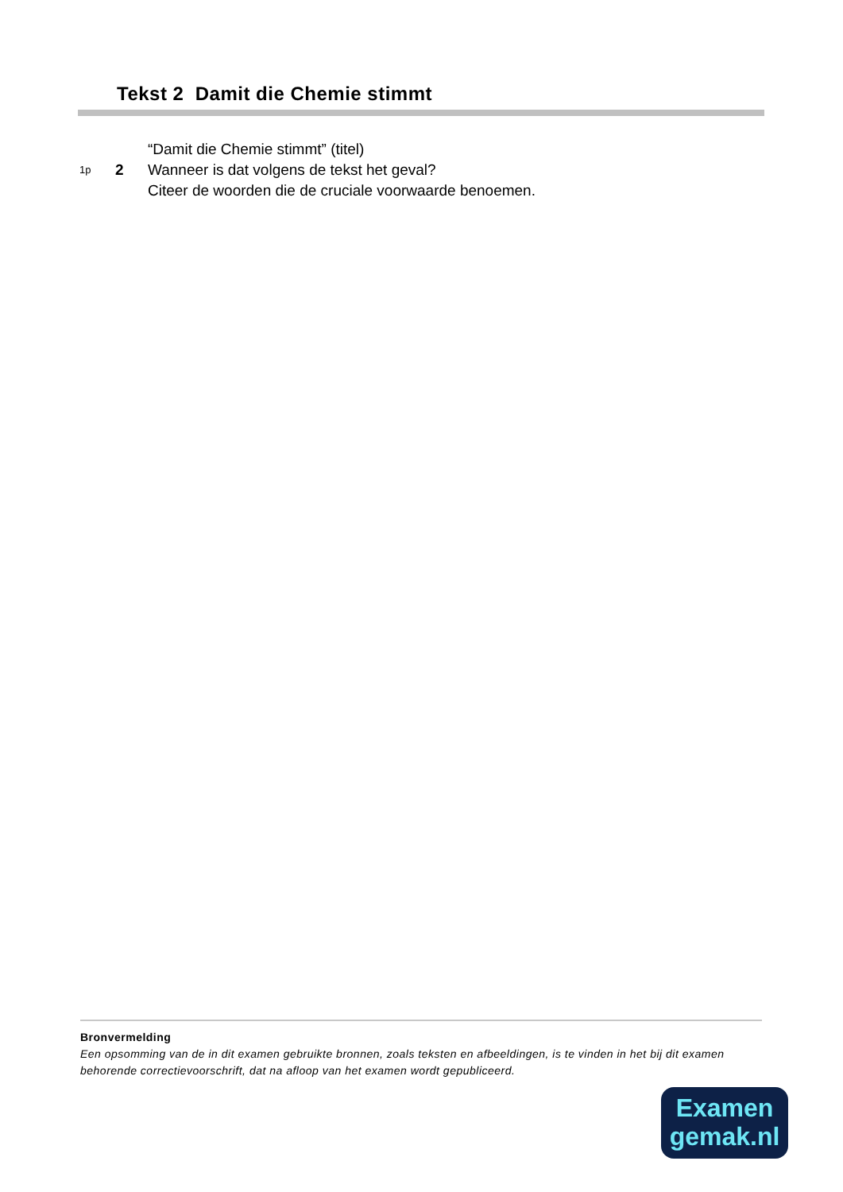Tekst 2 Damit die Chemie stimmt
“Damit die Chemie stimmt” (titel)
1p 2 Wanneer is dat volgens de tekst het geval?
Citeer de woorden die de cruciale voorwaarde benoemen.
Bronvermelding
Een opsomming van de in dit examen gebruikte bronnen, zoals teksten en afbeeldingen, is te vinden in het bij dit examen behorende correctievoorschrift, dat na afloop van het examen wordt gepubliceerd.
Examen
gemak.nl